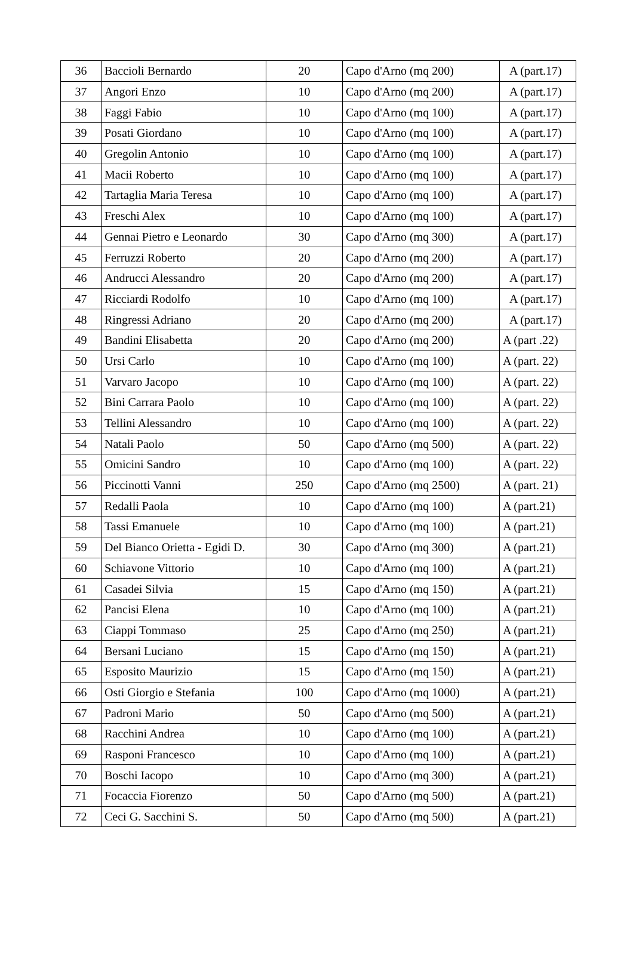| 36 | Baccioli Bernardo | 20 | Capo d'Arno (mq 200) | A (part.17) |
| 37 | Angori Enzo | 10 | Capo d'Arno (mq 200) | A (part.17) |
| 38 | Faggi Fabio | 10 | Capo d'Arno (mq 100) | A (part.17) |
| 39 | Posati Giordano | 10 | Capo d'Arno (mq 100) | A (part.17) |
| 40 | Gregolin Antonio | 10 | Capo d'Arno (mq 100) | A (part.17) |
| 41 | Macii Roberto | 10 | Capo d'Arno (mq 100) | A (part.17) |
| 42 | Tartaglia Maria Teresa | 10 | Capo d'Arno (mq 100) | A (part.17) |
| 43 | Freschi Alex | 10 | Capo d'Arno (mq 100) | A (part.17) |
| 44 | Gennai Pietro e Leonardo | 30 | Capo d'Arno (mq 300) | A (part.17) |
| 45 | Ferruzzi Roberto | 20 | Capo d'Arno (mq 200) | A (part.17) |
| 46 | Andrucci Alessandro | 20 | Capo d'Arno (mq 200) | A (part.17) |
| 47 | Ricciardi Rodolfo | 10 | Capo d'Arno (mq 100) | A (part.17) |
| 48 | Ringressi Adriano | 20 | Capo d'Arno (mq 200) | A (part.17) |
| 49 | Bandini Elisabetta | 20 | Capo d'Arno (mq 200) | A (part .22) |
| 50 | Ursi Carlo | 10 | Capo d'Arno (mq 100) | A (part. 22) |
| 51 | Varvaro Jacopo | 10 | Capo d'Arno (mq 100) | A (part. 22) |
| 52 | Bini Carrara Paolo | 10 | Capo d'Arno (mq 100) | A (part. 22) |
| 53 | Tellini Alessandro | 10 | Capo d'Arno (mq 100) | A (part. 22) |
| 54 | Natali Paolo | 50 | Capo d'Arno (mq 500) | A (part. 22) |
| 55 | Omicini Sandro | 10 | Capo d'Arno (mq 100) | A (part. 22) |
| 56 | Piccinotti Vanni | 250 | Capo d'Arno (mq 2500) | A (part. 21) |
| 57 | Redalli Paola | 10 | Capo d'Arno (mq 100) | A (part.21) |
| 58 | Tassi Emanuele | 10 | Capo d'Arno (mq 100) | A (part.21) |
| 59 | Del Bianco Orietta - Egidi D. | 30 | Capo d'Arno (mq 300) | A (part.21) |
| 60 | Schiavone Vittorio | 10 | Capo d'Arno (mq 100) | A (part.21) |
| 61 | Casadei Silvia | 15 | Capo d'Arno (mq 150) | A (part.21) |
| 62 | Pancisi Elena | 10 | Capo d'Arno (mq 100) | A (part.21) |
| 63 | Ciappi Tommaso | 25 | Capo d'Arno (mq 250) | A (part.21) |
| 64 | Bersani Luciano | 15 | Capo d'Arno (mq 150) | A (part.21) |
| 65 | Esposito Maurizio | 15 | Capo d'Arno (mq 150) | A (part.21) |
| 66 | Osti Giorgio e Stefania | 100 | Capo d'Arno (mq 1000) | A (part.21) |
| 67 | Padroni Mario | 50 | Capo d'Arno (mq 500) | A (part.21) |
| 68 | Racchini Andrea | 10 | Capo d'Arno (mq 100) | A (part.21) |
| 69 | Rasponi Francesco | 10 | Capo d'Arno (mq 100) | A (part.21) |
| 70 | Boschi Iacopo | 10 | Capo d'Arno (mq 300) | A (part.21) |
| 71 | Focaccia Fiorenzo | 50 | Capo d'Arno (mq 500) | A (part.21) |
| 72 | Ceci G. Sacchini S. | 50 | Capo d'Arno (mq 500) | A (part.21) |